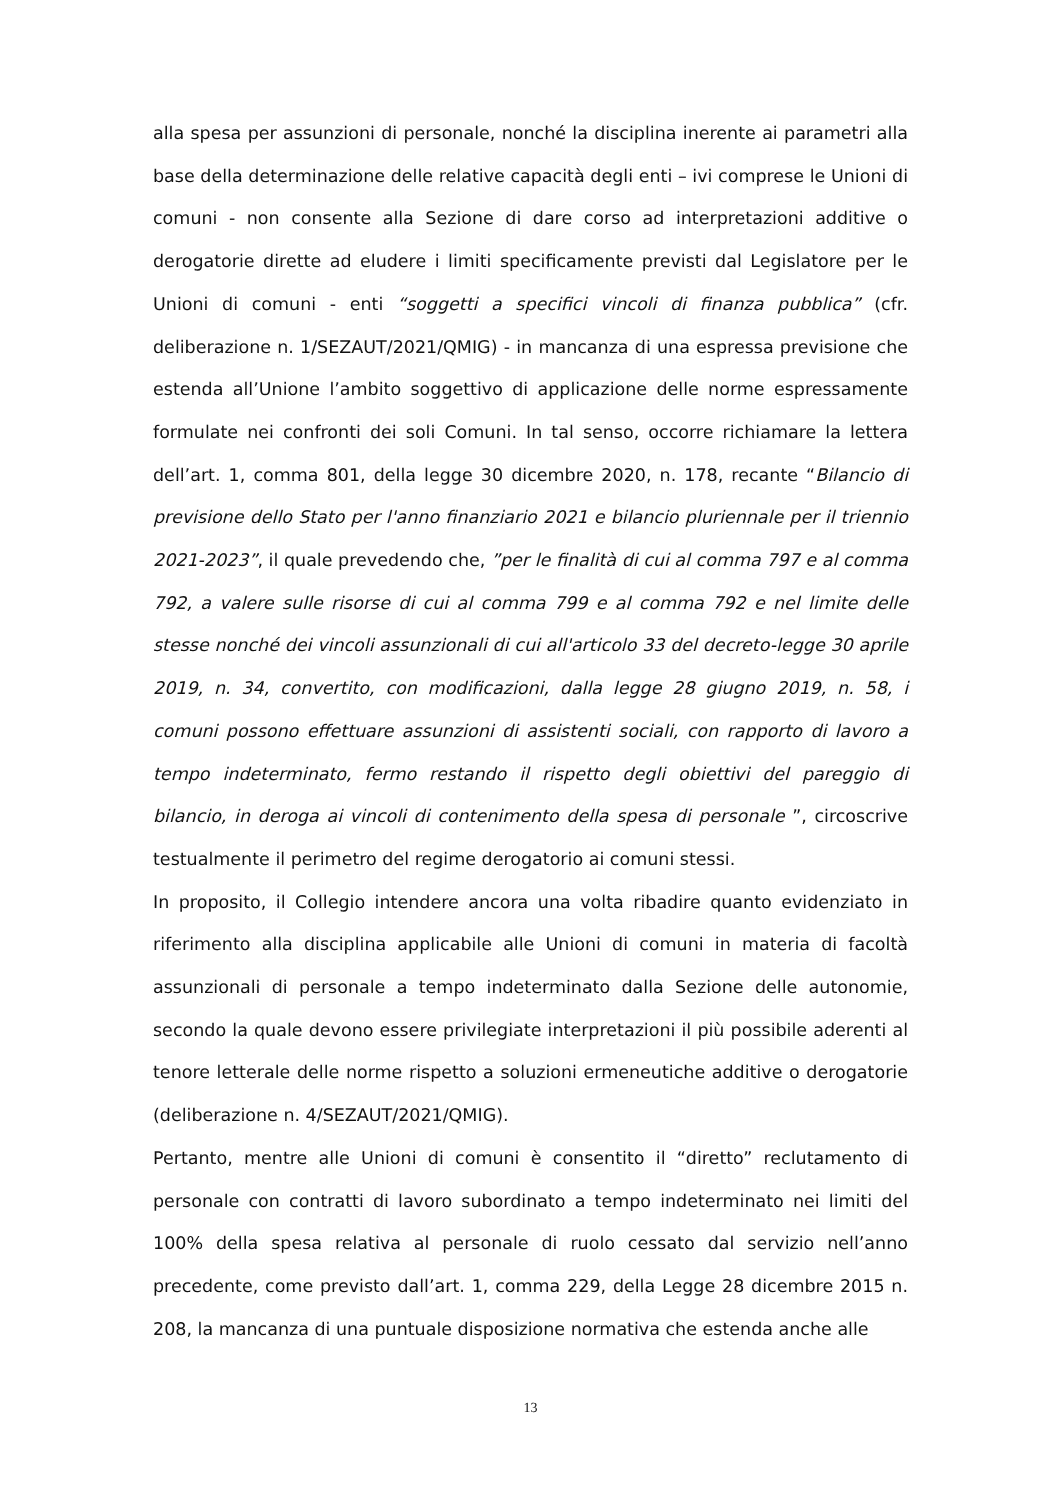alla spesa per assunzioni di personale, nonché la disciplina inerente ai parametri alla base della determinazione delle relative capacità degli enti – ivi comprese le Unioni di comuni - non consente alla Sezione di dare corso ad interpretazioni additive o derogatorie dirette ad eludere i limiti specificamente previsti dal Legislatore per le Unioni di comuni - enti “soggetti a specifici vincoli di finanza pubblica” (cfr. deliberazione n. 1/SEZAUT/2021/QMIG) - in mancanza di una espressa previsione che estenda all’Unione l’ambito soggettivo di applicazione delle norme espressamente formulate nei confronti dei soli Comuni. In tal senso, occorre richiamare la lettera dell’art. 1, comma 801, della legge 30 dicembre 2020, n. 178, recante “Bilancio di previsione dello Stato per l'anno finanziario 2021 e bilancio pluriennale per il triennio 2021-2023”, il quale prevedendo che, ”per le finalità di cui al comma 797 e al comma 792, a valere sulle risorse di cui al comma 799 e al comma 792 e nel limite delle stesse nonché dei vincoli assunzionali di cui all'articolo 33 del decreto-legge 30 aprile 2019, n. 34, convertito, con modificazioni, dalla legge 28 giugno 2019, n. 58, i comuni possono effettuare assunzioni di assistenti sociali, con rapporto di lavoro a tempo indeterminato, fermo restando il rispetto degli obiettivi del pareggio di bilancio, in deroga ai vincoli di contenimento della spesa di personale ”, circoscrive testualmente il perimetro del regime derogatorio ai comuni stessi.
In proposito, il Collegio intendere ancora una volta ribadire quanto evidenziato in riferimento alla disciplina applicabile alle Unioni di comuni in materia di facoltà assunzionali di personale a tempo indeterminato dalla Sezione delle autonomie, secondo la quale devono essere privilegiate interpretazioni il più possibile aderenti al tenore letterale delle norme rispetto a soluzioni ermeneutiche additive o derogatorie (deliberazione n. 4/SEZAUT/2021/QMIG).
Pertanto, mentre alle Unioni di comuni è consentito il “diretto” reclutamento di personale con contratti di lavoro subordinato a tempo indeterminato nei limiti del 100% della spesa relativa al personale di ruolo cessato dal servizio nell’anno precedente, come previsto dall’art. 1, comma 229, della Legge 28 dicembre 2015 n. 208, la mancanza di una puntuale disposizione normativa che estenda anche alle
13